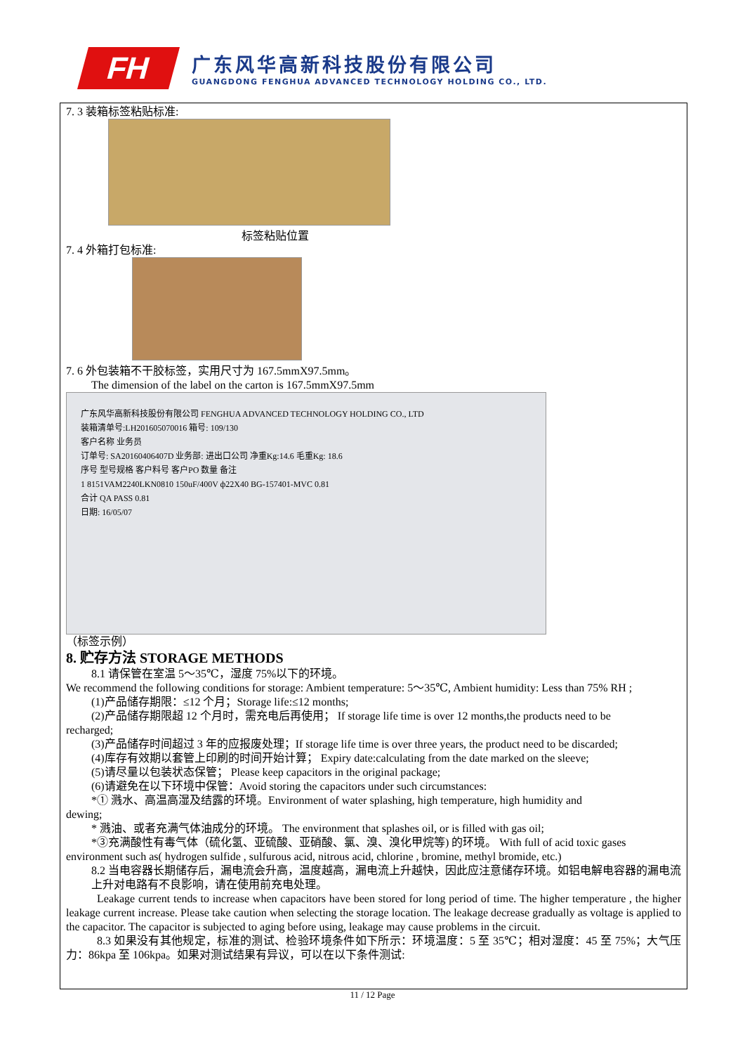FH
广东风华高新科技股份有限公司
GUANGDONG FENGHUA ADVANCED TECHNOLOGY HOLDING CO., LTD.
7. 3 装箱标签粘贴标准:
标签粘贴位置
7. 4 外箱打包标准:
7. 6 外包装箱不干胶标签，实用尺寸为 167.5mmX97.5mm。
The dimension of the label on the carton is 167.5mmX97.5mm
广东风华高新科技股份有限公司 FENGHUA ADVANCED TECHNOLOGY HOLDING CO., LTD
装箱清单号:LH201605070016 箱号: 109/130
客户名称 业务员
订单号: SA20160406407D 业务部: 进出口公司 净重Kg:14.6 毛重Kg: 18.6
序号 型号规格 客户料号 客户PO 数量 备注
1 8151VAM2240LKN0810 150uF/400V ф22X40 BG-157401-MVC 0.81
合计 QA PASS 0.81
日期: 16/05/07
（标签示例）
8. 贮存方法 STORAGE METHODS
8.1 请保管在室温 5～35℃，湿度 75%以下的环境。
We recommend the following conditions for storage: Ambient temperature: 5～35℃, Ambient humidity: Less than 75% RH ;
(1)产品储存期限：≤12 个月；Storage life:≤12 months;
(2)产品储存期限超 12 个月时，需充电后再使用； If storage life time is over 12 months,the products need to be
recharged;
(3)产品储存时间超过 3 年的应报废处理；If storage life time is over three years, the product need to be discarded;
(4)库存有效期以套管上印刷的时间开始计算； Expiry date:calculating from the date marked on the sleeve;
(5)请尽量以包装状态保管； Please keep capacitors in the original package;
(6)请避免在以下环境中保管：Avoid storing the capacitors under such circumstances:
*① 溅水、高温高湿及结露的环境。Environment of water splashing, high temperature, high humidity and
dewing;
* 溅油、或者充满气体油成分的环境。 The environment that splashes oil, or is filled with gas oil;
*③充满酸性有毒气体（硫化氢、亚硫酸、亚硝酸、氯、溴、溴化甲烷等) 的环境。 With full of acid toxic gases
environment such as( hydrogen sulfide , sulfurous acid, nitrous acid, chlorine , bromine, methyl bromide, etc.)
8.2 当电容器长期储存后，漏电流会升高，温度越高，漏电流上升越快，因此应注意储存环境。如铝电解电容器的漏电流上升对电路有不良影响，请在使用前充电处理。
Leakage current tends to increase when capacitors have been stored for long period of time. The higher temperature , the higher leakage current increase. Please take caution when selecting the storage location. The leakage decrease gradually as voltage is applied to the capacitor. The capacitor is subjected to aging before using, leakage may cause problems in the circuit.
8.3 如果没有其他规定，标准的测试、检验环境条件如下所示：环境温度：5 至 35℃；相对湿度：45 至 75%；大气压力：86kpa 至 106kpa。如果对测试结果有异议，可以在以下条件测试:
11 / 12 Page